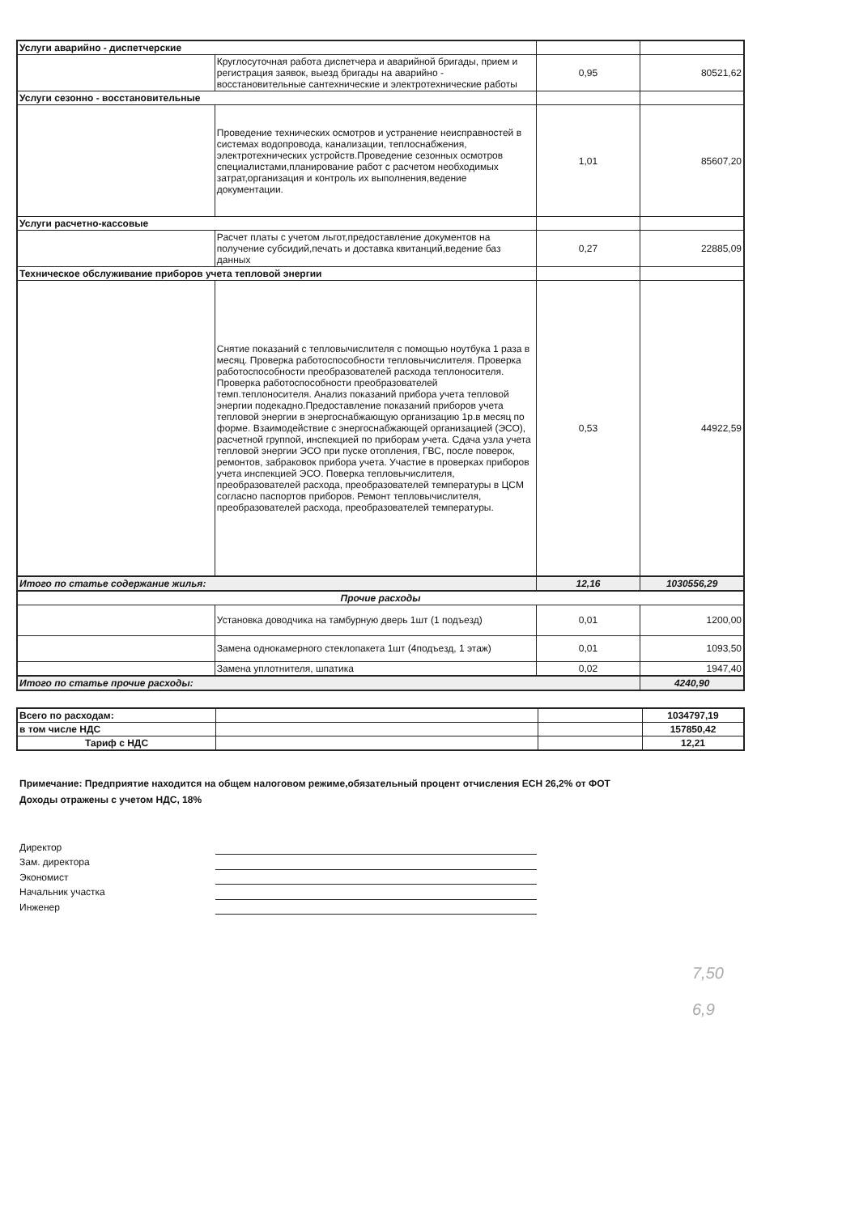| Услуги аварийно - диспетчерские | | | |
| | Круглосуточная работа диспетчера и аварийной бригады, прием и регистрация заявок, выезд бригады на аварийно - восстановительные сантехнические и электротехнические работы | 0,95 | 80521,62 |
| Услуги сезонно - восстановительные | | | |
| | Проведение технических осмотров и устранение неисправностей в системах водопровода, канализации, теплоснабжения, электротехнических устройств.Проведение сезонных осмотров специалистами,планирование работ с расчетом необходимых затрат,организация и контроль их выполнения,ведение документации. | 1,01 | 85607,20 |
| Услуги расчетно-кассовые | | | |
| | Расчет платы с учетом льгот,предоставление документов на получение субсидий,печать и доставка квитанций,ведение баз данных | 0,27 | 22885,09 |
| Техническое обслуживание приборов учета тепловой энергии | | | |
| | Снятие показаний с тепловычислителя с помощью ноутбука 1 раза в месяц. Проверка работоспособности тепловычислителя. Проверка работоспособности преобразователей расхода теплоносителя. Проверка работоспособности преобразователей темп.теплоносителя. Анализ показаний прибора учета тепловой энергии подекадно.Предоставление показаний приборов учета тепловой энергии в энергоснабжающую организацию 1р.в месяц по форме. Взаимодействие с энергоснабжающей организацией (ЭСО), расчетной группой, инспекцией по приборам учета. Сдача узла учета тепловой энергии ЭСО при пуске отопления, ГВС, после поверок, ремонтов, забраковок прибора учета. Участие в проверках приборов учета инспекцией ЭСО. Поверка тепловычислителя, преобразователей расхода, преобразователей температуры в ЦСМ согласно паспортов приборов. Ремонт тепловычислителя, преобразователей расхода, преобразователей температуры. | 0,53 | 44922,59 |
| Итого по статье содержание жилья: | | 12,16 | 1030556,29 |
| Прочие расходы | | | |
| | Установка доводчика на тамбурную дверь 1шт (1 подъезд) | 0,01 | 1200,00 |
| | Замена однокамерного стеклопакета 1шт (4подъезд, 1 этаж) | 0,01 | 1093,50 |
| | Замена уплотнителя, шпатика | 0,02 | 1947,40 |
| Итого по статье прочие расходы: | | | 4240,90 |
| Всего по расходам: | | | 1034797,19 |
| в том числе НДС | | | 157850,42 |
| Тариф с НДС | | | 12,21 |
Примечание: Предприятие находится на общем налоговом режиме,обязательный процент отчисления ЕСН 26,2% от ФОТ
Доходы отражены с учетом НДС, 18%
Директор
Зам. директора
Экономист
Начальник участка
Инженер
7,50
6,9